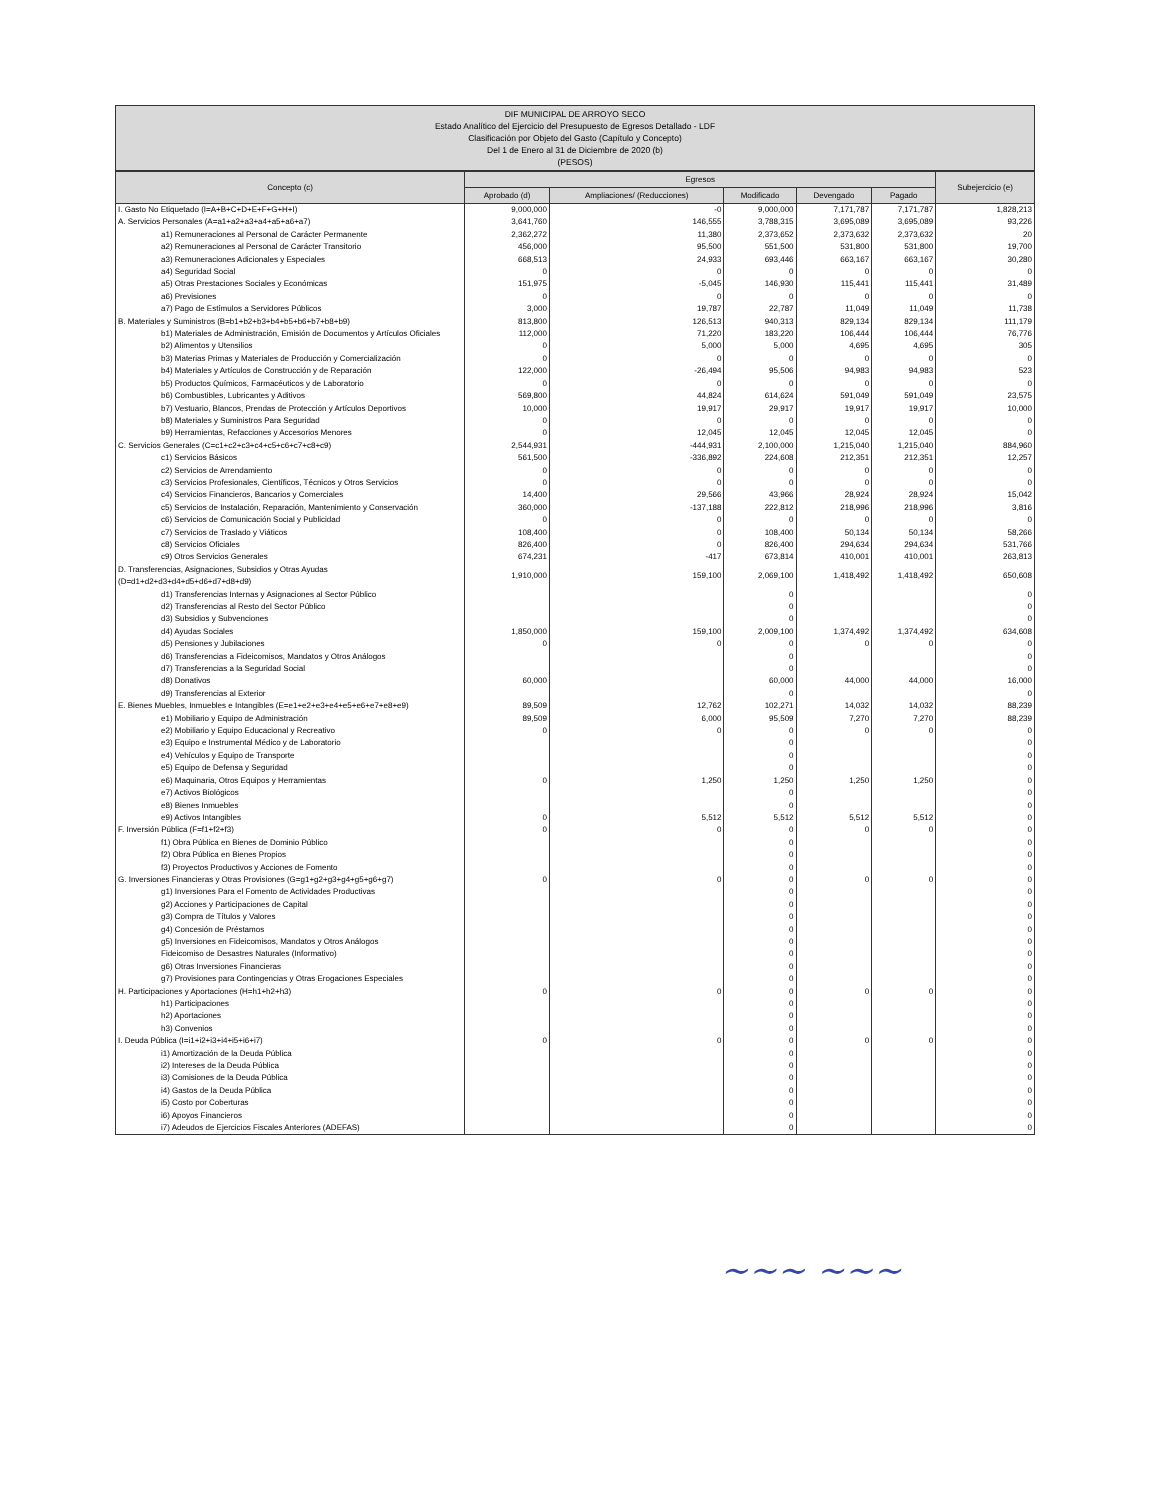DIF MUNICIPAL DE ARROYO SECO
Estado Analítico del Ejercicio del Presupuesto de Egresos Detallado - LDF
Clasificación por Objeto del Gasto (Capítulo y Concepto)
Del 1 de Enero al 31 de Diciembre de 2020 (b)
(PESOS)
| Concepto (c) | Egresos | | | | | Subejercicio (e) |
| --- | --- | --- | --- | --- | --- | --- |
| | Aprobado (d) | Ampliaciones/ (Reducciones) | Modificado | Devengado | Pagado | |
| I. Gasto No Etiquetado (I=A+B+C+D+E+F+G+H+I) | 9,000,000 | -0 | 9,000,000 | 7,171,787 | 7,171,787 | 1,828,213 |
| A. Servicios Personales (A=a1+a2+a3+a4+a5+a6+a7) | 3,641,760 | 146,555 | 3,788,315 | 3,695,089 | 3,695,089 | 93,226 |
| a1) Remuneraciones al Personal de Carácter Permanente | 2,362,272 | 11,380 | 2,373,652 | 2,373,632 | 2,373,632 | 20 |
| a2) Remuneraciones al Personal de Carácter Transitorio | 456,000 | 95,500 | 551,500 | 531,800 | 531,800 | 19,700 |
| a3) Remuneraciones Adicionales y Especiales | 668,513 | 24,933 | 693,446 | 663,167 | 663,167 | 30,280 |
| a4) Seguridad Social | 0 | 0 | 0 | 0 | 0 | 0 |
| a5) Otras Prestaciones Sociales y Económicas | 151,975 | -5,045 | 146,930 | 115,441 | 115,441 | 31,489 |
| a6) Previsiones | 0 | 0 | 0 | 0 | 0 | 0 |
| a7) Pago de Estímulos a Servidores Públicos | 3,000 | 19,787 | 22,787 | 11,049 | 11,049 | 11,738 |
| B. Materiales y Suministros (B=b1+b2+b3+b4+b5+b6+b7+b8+b9) | 813,800 | 126,513 | 940,313 | 829,134 | 829,134 | 111,179 |
| b1) Materiales de Administración, Emisión de Documentos y Artículos Oficiales | 112,000 | 71,220 | 183,220 | 106,444 | 106,444 | 76,776 |
| b2) Alimentos y Utensilios | 0 | 5,000 | 5,000 | 4,695 | 4,695 | 305 |
| b3) Materias Primas y Materiales de Producción y Comercialización | 0 | 0 | 0 | 0 | 0 | 0 |
| b4) Materiales y Artículos de Construcción y de Reparación | 122,000 | -26,494 | 95,506 | 94,983 | 94,983 | 523 |
| b5) Productos Químicos, Farmacéuticos y de Laboratorio | 0 | 0 | 0 | 0 | 0 | 0 |
| b6) Combustibles, Lubricantes y Aditivos | 569,800 | 44,824 | 614,624 | 591,049 | 591,049 | 23,575 |
| b7) Vestuario, Blancos, Prendas de Protección y Artículos Deportivos | 10,000 | 19,917 | 29,917 | 19,917 | 19,917 | 10,000 |
| b8) Materiales y Suministros Para Seguridad | 0 | 0 | 0 | 0 | 0 | 0 |
| b9) Herramientas, Refacciones y Accesorios Menores | 0 | 12,045 | 12,045 | 12,045 | 12,045 | 0 |
| C. Servicios Generales (C=c1+c2+c3+c4+c5+c6+c7+c8+c9) | 2,544,931 | -444,931 | 2,100,000 | 1,215,040 | 1,215,040 | 884,960 |
| c1) Servicios Básicos | 561,500 | -336,892 | 224,608 | 212,351 | 212,351 | 12,257 |
| c2) Servicios de Arrendamiento | 0 | 0 | 0 | 0 | 0 | 0 |
| c3) Servicios Profesionales, Científicos, Técnicos y Otros Servicios | 0 | 0 | 0 | 0 | 0 | 0 |
| c4) Servicios Financieros, Bancarios y Comerciales | 14,400 | 29,566 | 43,966 | 28,924 | 28,924 | 15,042 |
| c5) Servicios de Instalación, Reparación, Mantenimiento y Conservación | 360,000 | -137,188 | 222,812 | 218,996 | 218,996 | 3,816 |
| c6) Servicios de Comunicación Social y Publicidad | 0 | 0 | 0 | 0 | 0 | 0 |
| c7) Servicios de Traslado y Viáticos | 108,400 | 0 | 108,400 | 50,134 | 50,134 | 58,266 |
| c8) Servicios Oficiales | 826,400 | 0 | 826,400 | 294,634 | 294,634 | 531,766 |
| c9) Otros Servicios Generales | 674,231 | -417 | 673,814 | 410,001 | 410,001 | 263,813 |
| D. Transferencias, Asignaciones, Subsidios y Otras Ayudas (D=d1+d2+d3+d4+d5+d6+d7+d8+d9) | 1,910,000 | 159,100 | 2,069,100 | 1,418,492 | 1,418,492 | 650,608 |
| d1) Transferencias Internas y Asignaciones al Sector Público | | | 0 | | | 0 |
| d2) Transferencias al Resto del Sector Público | | | 0 | | | 0 |
| d3) Subsidios y Subvenciones | | | 0 | | | 0 |
| d4) Ayudas Sociales | 1,850,000 | 159,100 | 2,009,100 | 1,374,492 | 1,374,492 | 634,608 |
| d5) Pensiones y Jubilaciones | 0 | 0 | 0 | 0 | 0 | 0 |
| d6) Transferencias a Fideicomisos, Mandatos y Otros Análogos | | | 0 | | | 0 |
| d7) Transferencias a la Seguridad Social | | | 0 | | | 0 |
| d8) Donativos | 60,000 | | 60,000 | 44,000 | 44,000 | 16,000 |
| d9) Transferencias al Exterior | | | 0 | | | 0 |
| E. Bienes Muebles, Inmuebles e Intangibles (E=e1+e2+e3+e4+e5+e6+e7+e8+e9) | 89,509 | 12,762 | 102,271 | 14,032 | 14,032 | 88,239 |
| e1) Mobiliario y Equipo de Administración | 89,509 | 6,000 | 95,509 | 7,270 | 7,270 | 88,239 |
| e2) Mobiliario y Equipo Educacional y Recreativo | 0 | 0 | 0 | 0 | 0 | 0 |
| e3) Equipo e Instrumental Médico y de Laboratorio | | | 0 | | | 0 |
| e4) Vehículos y Equipo de Transporte | | | 0 | | | 0 |
| e5) Equipo de Defensa y Seguridad | | | 0 | | | 0 |
| e6) Maquinaria, Otros Equipos y Herramientas | 0 | 1,250 | 1,250 | 1,250 | 1,250 | 0 |
| e7) Activos Biológicos | | | 0 | | | 0 |
| e8) Bienes Inmuebles | | | 0 | | | 0 |
| e9) Activos Intangibles | 0 | 5,512 | 5,512 | 5,512 | 5,512 | 0 |
| F. Inversión Pública (F=f1+f2+f3) | 0 | 0 | 0 | 0 | 0 | 0 |
| f1) Obra Pública en Bienes de Dominio Público | | | 0 | | | 0 |
| f2) Obra Pública en Bienes Propios | | | 0 | | | 0 |
| f3) Proyectos Productivos y Acciones de Fomento | | | 0 | | | 0 |
| G. Inversiones Financieras y Otras Provisiones (G=g1+g2+g3+g4+g5+g6+g7) | 0 | 0 | 0 | 0 | 0 | 0 |
| g1) Inversiones Para el Fomento de Actividades Productivas | | | 0 | | | 0 |
| g2) Acciones y Participaciones de Capital | | | 0 | | | 0 |
| g3) Compra de Títulos y Valores | | | 0 | | | 0 |
| g4) Concesión de Préstamos | | | 0 | | | 0 |
| g5) Inversiones en Fideicomisos, Mandatos y Otros Análogos | | | 0 | | | 0 |
| Fideicomiso de Desastres Naturales (Informativo) | | | 0 | | | 0 |
| g6) Otras Inversiones Financieras | | | 0 | | | 0 |
| g7) Provisiones para Contingencias y Otras Erogaciones Especiales | | | 0 | | | 0 |
| H. Participaciones y Aportaciones (H=h1+h2+h3) | 0 | 0 | 0 | 0 | 0 | 0 |
| h1) Participaciones | | | 0 | | | 0 |
| h2) Aportaciones | | | 0 | | | 0 |
| h3) Convenios | | | 0 | | | 0 |
| I. Deuda Pública (I=i1+i2+i3+i4+i5+i6+i7) | 0 | 0 | 0 | 0 | 0 | 0 |
| i1) Amortización de la Deuda Pública | | | 0 | | | 0 |
| i2) Intereses de la Deuda Pública | | | 0 | | | 0 |
| i3) Comisiones de la Deuda Pública | | | 0 | | | 0 |
| i4) Gastos de la Deuda Pública | | | 0 | | | 0 |
| i5) Costo por Coberturas | | | 0 | | | 0 |
| i6) Apoyos Financieros | | | 0 | | | 0 |
| i7) Adeudos de Ejercicios Fiscales Anteriores (ADEFAS) | | | 0 | | | 0 |
~~~ ~~~